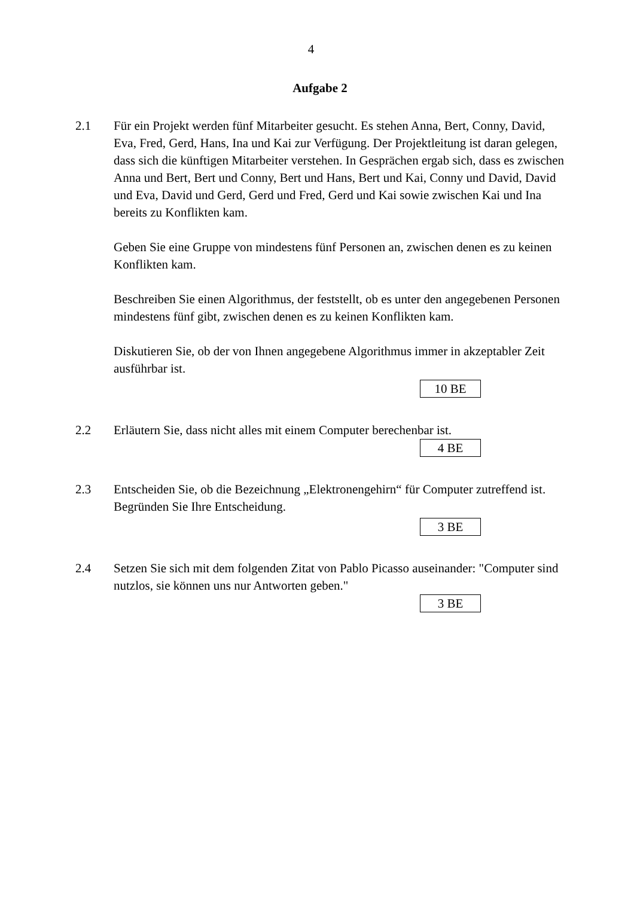4
Aufgabe 2
2.1 Für ein Projekt werden fünf Mitarbeiter gesucht. Es stehen Anna, Bert, Conny, David, Eva, Fred, Gerd, Hans, Ina und Kai zur Verfügung. Der Projektleitung ist daran gelegen, dass sich die künftigen Mitarbeiter verstehen. In Gesprächen ergab sich, dass es zwischen Anna und Bert, Bert und Conny, Bert und Hans, Bert und Kai, Conny und David, David und Eva, David und Gerd, Gerd und Fred, Gerd und Kai sowie zwischen Kai und Ina bereits zu Konflikten kam.
Geben Sie eine Gruppe von mindestens fünf Personen an, zwischen denen es zu keinen Konflikten kam.
Beschreiben Sie einen Algorithmus, der feststellt, ob es unter den angegebenen Personen mindestens fünf gibt, zwischen denen es zu keinen Konflikten kam.
Diskutieren Sie, ob der von Ihnen angegebene Algorithmus immer in akzeptabler Zeit ausführbar ist.
10 BE
2.2 Erläutern Sie, dass nicht alles mit einem Computer berechenbar ist.
4 BE
2.3 Entscheiden Sie, ob die Bezeichnung „Elektronengehirn“ für Computer zutreffend ist.
Begründen Sie Ihre Entscheidung.
3 BE
2.4 Setzen Sie sich mit dem folgenden Zitat von Pablo Picasso auseinander: "Computer sind nutzlos, sie können uns nur Antworten geben."
3 BE